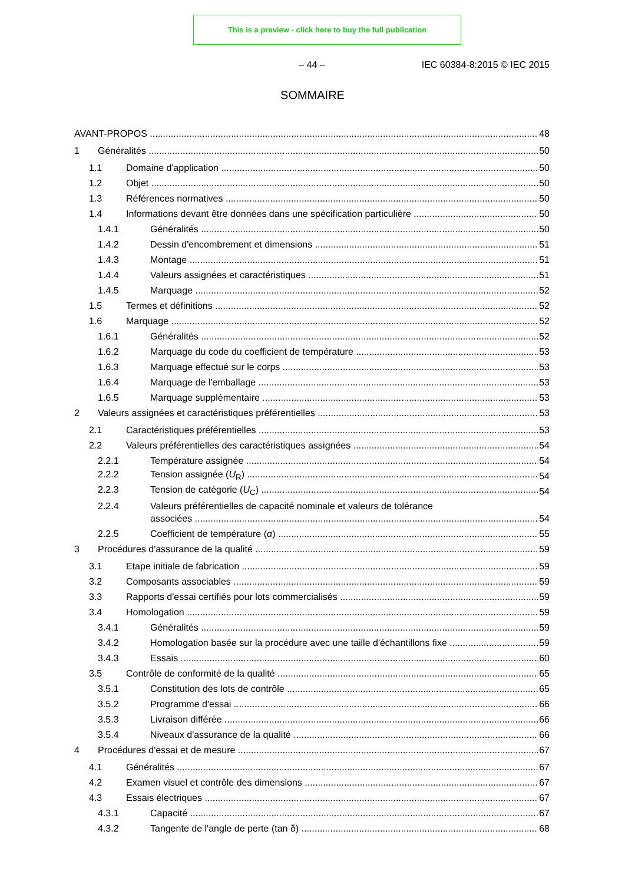This is a preview - click here to buy the full publication
– 44 – IEC 60384-8:2015 © IEC 2015
SOMMAIRE
AVANT-PROPOS 48
1 Généralités 50
1.1 Domaine d'application 50
1.2 Objet 50
1.3 Références normatives 50
1.4 Informations devant être données dans une spécification particulière 50
1.4.1 Généralités 50
1.4.2 Dessin d'encombrement et dimensions 51
1.4.3 Montage 51
1.4.4 Valeurs assignées et caractéristiques 51
1.4.5 Marquage 52
1.5 Termes et définitions 52
1.6 Marquage 52
1.6.1 Généralités 52
1.6.2 Marquage du code du coefficient de température 53
1.6.3 Marquage effectué sur le corps 53
1.6.4 Marquage de l'emballage 53
1.6.5 Marquage supplémentaire 53
2 Valeurs assignées et caractéristiques préférentielles 53
2.1 Caractéristiques préférentielles 53
2.2 Valeurs préférentielles des caractéristiques assignées 54
2.2.1 Température assignée 54
2.2.2 Tension assignée (U<sub>R</sub>) 54
2.2.3 Tension de catégorie (U<sub>C</sub>) 54
2.2.4 Valeurs préférentielles de capacité nominale et valeurs de tolérance
associées 54
2.2.5 Coefficient de température (α) 55
3 Procédures d'assurance de la qualité 59
3.1 Etape initiale de fabrication 59
3.2 Composants associables 59
3.3 Rapports d'essai certifiés pour lots commercialisés 59
3.4 Homologation 59
3.4.1 Généralités 59
3.4.2 Homologation basée sur la procédure avec une taille d'échantillons fixe 59
3.4.3 Essais 60
3.5 Contrôle de conformité de la qualité 65
3.5.1 Constitution des lots de contrôle 65
3.5.2 Programme d'essai 66
3.5.3 Livraison différée 66
3.5.4 Niveaux d'assurance de la qualité 66
4 Procédures d'essai et de mesure 67
4.1 Généralités 67
4.2 Examen visuel et contrôle des dimensions 67
4.3 Essais électriques 67
4.3.1 Capacité 67
4.3.2 Tangente de l'angle de perte (tan δ) 68